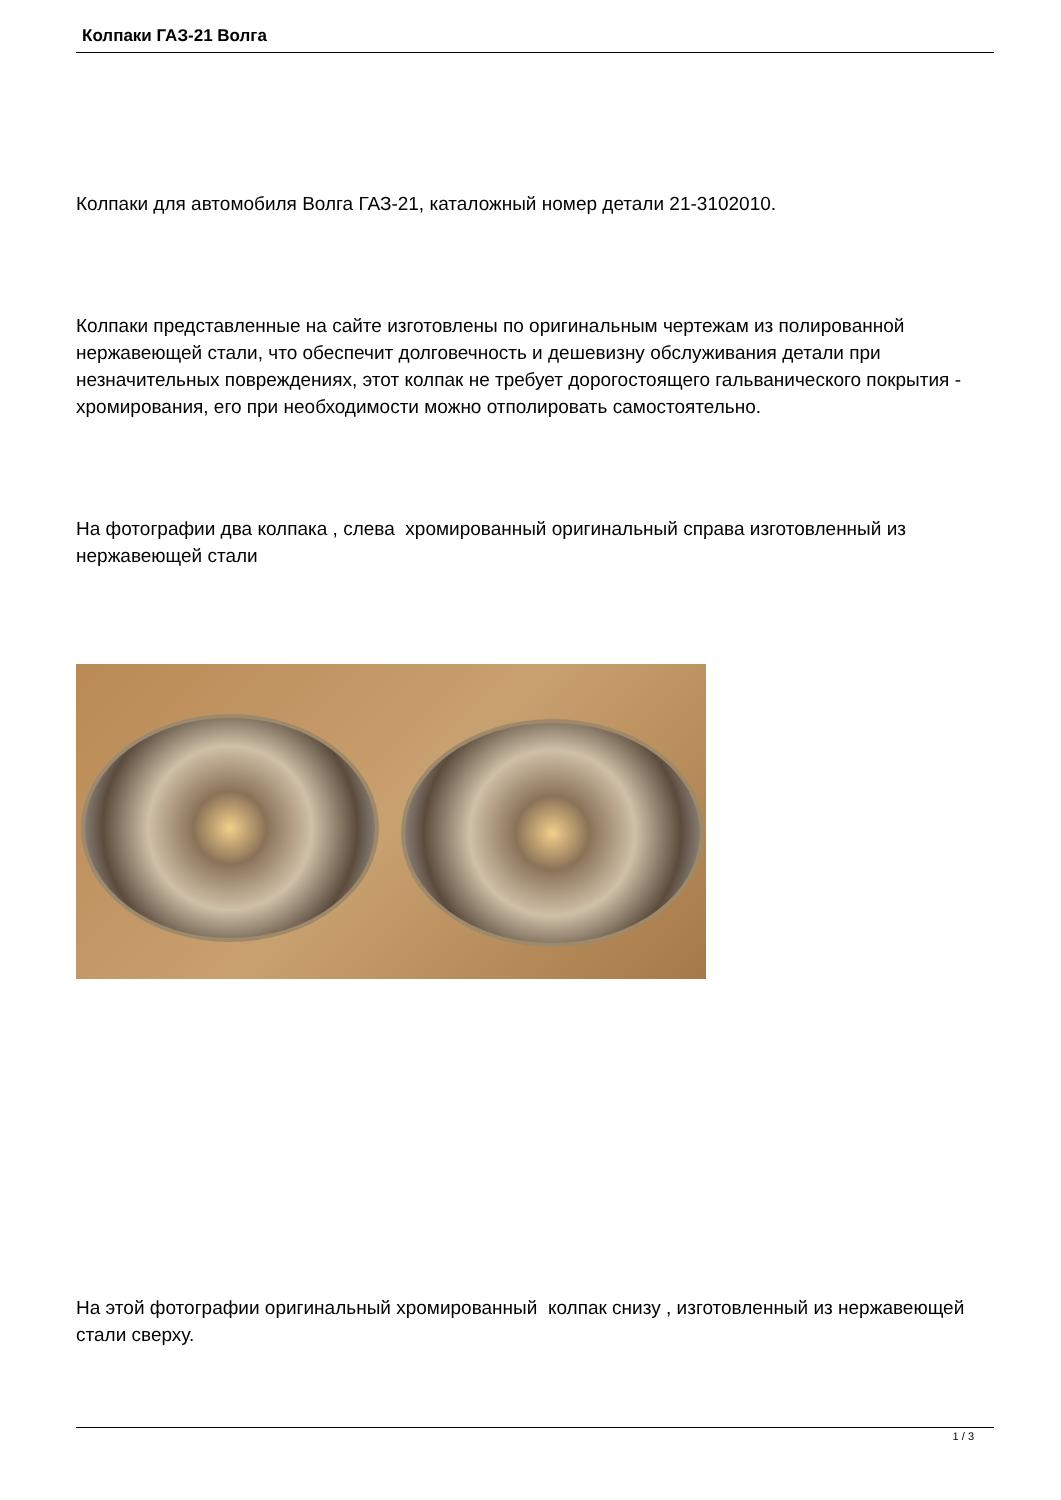Колпаки ГАЗ-21 Волга
Колпаки для автомобиля Волга ГАЗ-21, каталожный номер детали 21-3102010.
Колпаки представленные на сайте изготовлены по оригинальным чертежам из полированной нержавеющей стали, что обеспечит долговечность и дешевизну обслуживания детали при незначительных повреждениях, этот колпак не требует дорогостоящего гальванического покрытия - хромирования, его при необходимости можно отполировать самостоятельно.
На фотографии два колпака , слева хромированный оригинальный справа изготовленный из нержавеющей стали
На этой фотографии оригинальный хромированный колпак снизу , изготовленный из нержавеющей стали сверху.
1 / 3